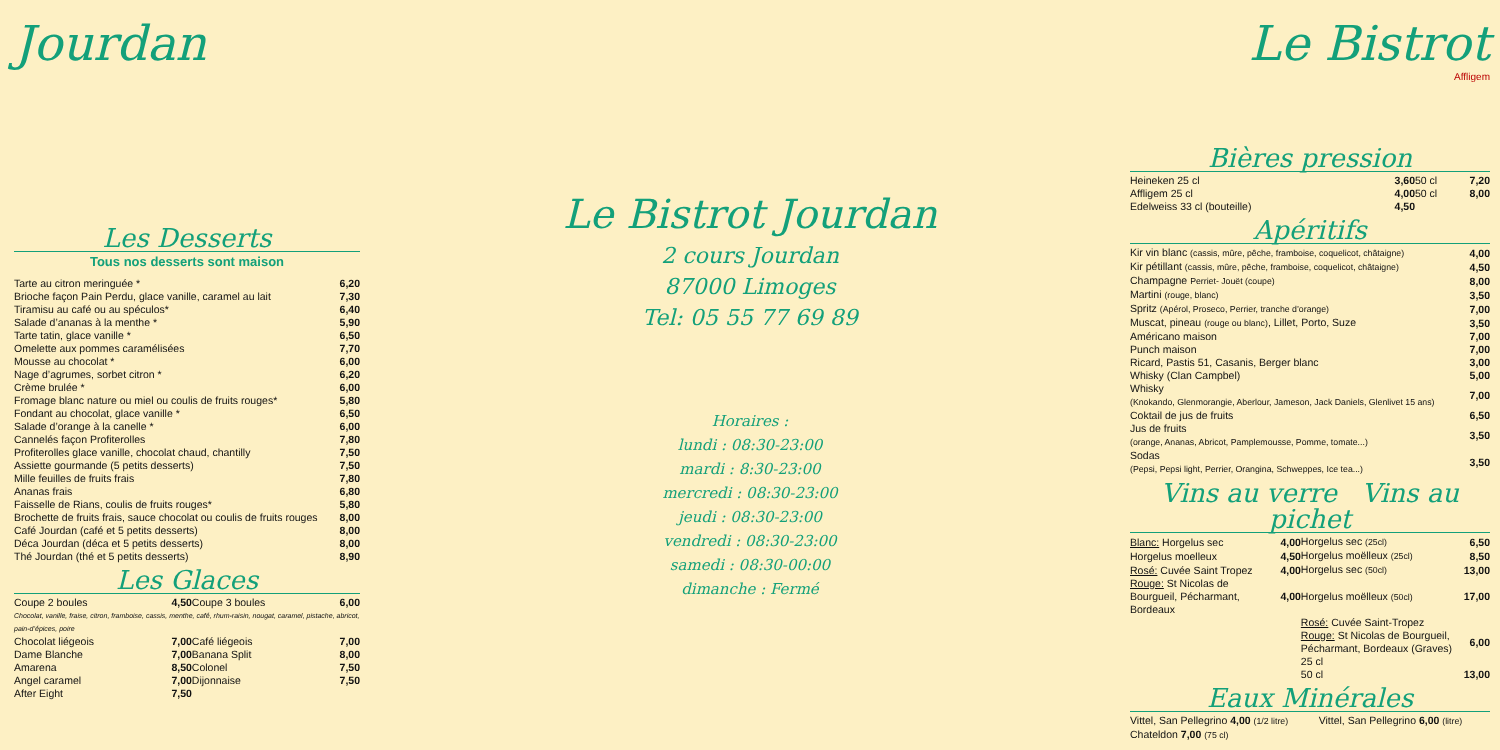Jourdan
Les Desserts
Tous nos desserts sont maison
| Tarte au citron meringuée * | 6,20 |
| Brioche façon Pain Perdu, glace vanille, caramel au lait | 7,30 |
| Tiramisu au café ou au spéculos* | 6,40 |
| Salade d’ananas à la menthe * | 5,90 |
| Tarte tatin, glace vanille * | 6,50 |
| Omelette aux pommes caramélisées | 7,70 |
| Mousse au chocolat * | 6,00 |
| Nage d’agrumes, sorbet citron * | 6,20 |
| Crème brulée * | 6,00 |
| Fromage blanc nature ou miel ou coulis de fruits rouges* | 5,80 |
| Fondant au chocolat, glace vanille * | 6,50 |
| Salade d’orange à la canelle * | 6,00 |
| Cannelés façon Profiterolles | 7,80 |
| Profiterolles glace vanille, chocolat chaud, chantilly | 7,50 |
| Assiette gourmande (5 petits desserts) | 7,50 |
| Mille feuilles de fruits frais | 7,80 |
| Ananas frais | 6,80 |
| Faisselle de Rians, coulis de fruits rouges* | 5,80 |
| Brochette de fruits frais, sauce chocolat ou coulis de fruits rouges | 8,00 |
| Café Jourdan (café et 5 petits desserts) | 8,00 |
| Déca Jourdan (déca et 5 petits desserts) | 8,00 |
| Thé Jourdan (thé et 5 petits desserts) | 8,90 |
Les Glaces
| Coupe 2 boules | 4,50 | Coupe 3 boules | 6,00 |
| Chocolat, vanille, fraise, citron, framboise, cassis, menthe, café, rhum-raisin, nougat, caramel, pistache, abricot, pain-d’épices, poire | | | |
| Chocolat liégeois | 7,00 | Café liégeois | 7,00 |
| Dame Blanche | 7,00 | Banana Split | 8,00 |
| Amarena | 8,50 | Colonel | 7,50 |
| Angel caramel | 7,00 | Dijonnaise | 7,50 |
| After Eight | 7,50 | | |
Le Bistrot Jourdan
2 cours Jourdan
87000 Limoges
Tel: 05 55 77 69 89
Horaires :
lundi : 08:30-23:00
mardi : 8:30-23:00
mercredi : 08:30-23:00
jeudi : 08:30-23:00
vendredi : 08:30-23:00
samedi : 08:30-00:00
dimanche : Fermé
Le Bistrot
Affligem
Bières pression
| Heineken 25 cl | 3,60 | 50 cl | 7,20 |
| Affligem 25 cl | 4,00 | 50 cl | 8,00 |
| Edelweiss 33 cl (bouteille) | 4,50 | | |
Apéritifs
| Kir vin blanc (cassis, mûre, pêche, framboise, coquelicot, châtaigne) | 4,00 |
| Kir pétillant (cassis, mûre, pêche, framboise, coquelicot, châtaigne) | 4,50 |
| Champagne Perriet- Jouët (coupe) | 8,00 |
| Martini (rouge, blanc) | 3,50 |
| Spritz (Apérol, Proseco, Perrier, tranche d’orange) | 7,00 |
| Muscat, pineau (rouge ou blanc) , Lillet, Porto, Suze | 3,50 |
| Américano maison | 7,00 |
| Punch maison | 7,00 |
| Ricard, Pastis 51, Casanis, Berger blanc | 3,00 |
| Whisky (Clan Campbel) | 5,00 |
| Whisky (Knokando, Glenmorangie, Aberlour, Jameson, Jack Daniels, Glenlivet 15 ans) | 7,00 |
| Coktail de jus de fruits | 6,50 |
| Jus de fruits (orange, Ananas, Abricot, Pamplemousse, Pomme, tomate...) | 3,50 |
| Sodas (Pepsi, Pepsi light, Perrier, Orangina, Schweppes, Ice tea...) | 3,50 |
Vins au verre Vins au pichet
| Blanc: Horgelus sec | 4,00 | Horgelus sec (25cl) | 6,50 |
| Horgelus moelleux | 4,50 | Horgelus moëlleux (25cl) | 8,50 |
| Rosé: Cuvée Saint Tropez | 4,00 | Horgelus sec (50cl) | 13,00 |
| Rouge: St Nicolas de Bourgueil, Pécharmant, Bordeaux | 4,00 | Horgelus moëlleux (50cl) | 17,00 |
| | | Rosé: Cuvée Saint-Tropez Rouge: St Nicolas de Bourgueil, Pécharmant, Bordeaux (Graves) 25 cl | 6,00 |
| | | 50 cl | 13,00 |
Eaux Minérales
| Vittel, San Pellegrino 4,00 (1/2 litre) | Vittel, San Pellegrino 6,00 (litre) |
| Chateldon 7,00 (75 cl) | |